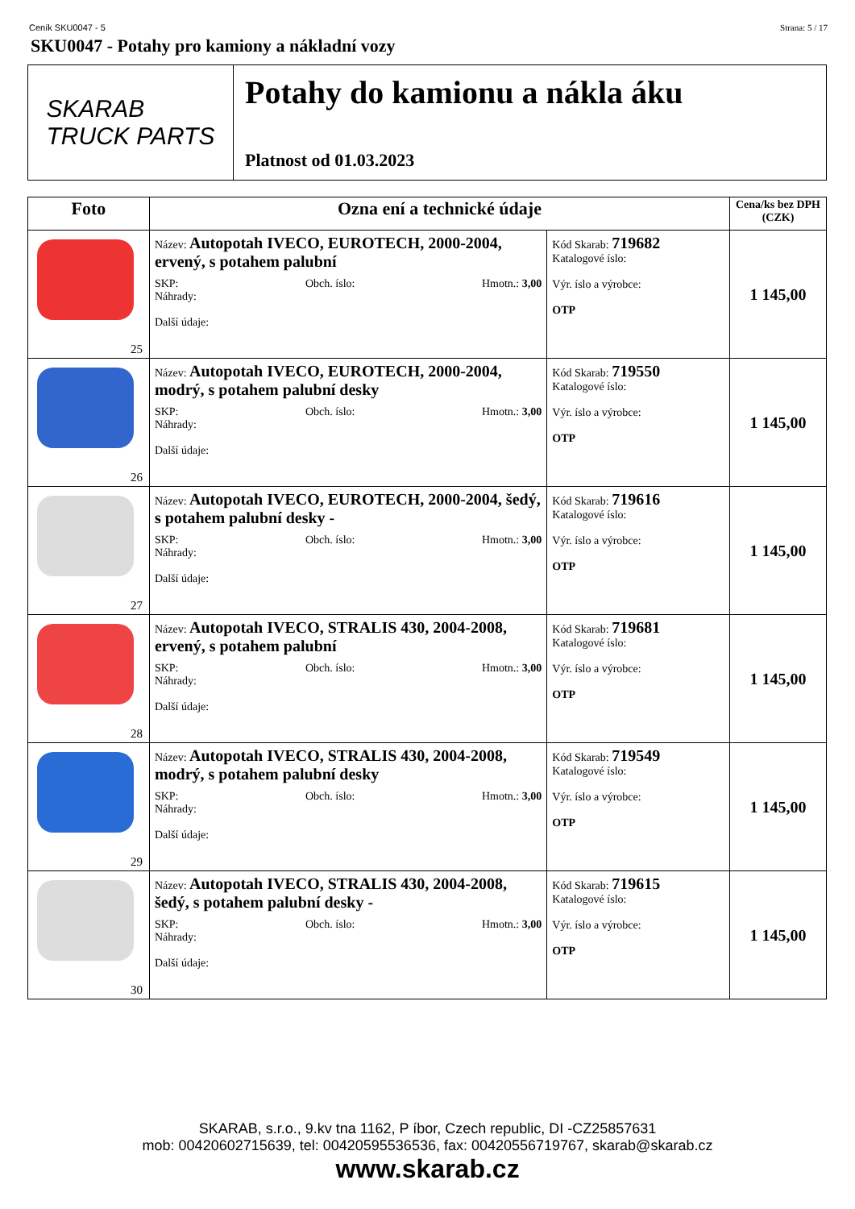Ceník SKU0047 - 5 Strana: 5 / 17
SKU0047 - Potahy pro kamiony a nákladní vozy
SKARAB
TRUCK PARTS
Potahy do kamionu a nákla áku
Platnost od 01.03.2023
| Foto | Ozna ení a technické údaje | | Cena/ks bez DPH (CZK) |
| --- | --- | --- | --- |
| 25 | Název: Autopotah IVECO, EUROTECH, 2000-2004, ervený, s potahem palubní SKP: Obch. íslo: Hmotn.: 3,00 Náhrady: Další údaje: | Kód Skarab: 719682 Katalogové íslo: Výr. íslo a výrobce: OTP | 1 145,00 |
| 26 | Název: Autopotah IVECO, EUROTECH, 2000-2004, modrý, s potahem palubní desky SKP: Obch. íslo: Hmotn.: 3,00 Náhrady: Další údaje: | Kód Skarab: 719550 Katalogové íslo: Výr. íslo a výrobce: OTP | 1 145,00 |
| 27 | Název: Autopotah IVECO, EUROTECH, 2000-2004, šedý, s potahem palubní desky - SKP: Obch. íslo: Hmotn.: 3,00 Náhrady: Další údaje: | Kód Skarab: 719616 Katalogové íslo: Výr. íslo a výrobce: OTP | 1 145,00 |
| 28 | Název: Autopotah IVECO, STRALIS 430, 2004-2008, ervený, s potahem palubní SKP: Obch. íslo: Hmotn.: 3,00 Náhrady: Další údaje: | Kód Skarab: 719681 Katalogové íslo: Výr. íslo a výrobce: OTP | 1 145,00 |
| 29 | Název: Autopotah IVECO, STRALIS 430, 2004-2008, modrý, s potahem palubní desky SKP: Obch. íslo: Hmotn.: 3,00 Náhrady: Další údaje: | Kód Skarab: 719549 Katalogové íslo: Výr. íslo a výrobce: OTP | 1 145,00 |
| 30 | Název: Autopotah IVECO, STRALIS 430, 2004-2008, šedý, s potahem palubní desky - SKP: Obch. íslo: Hmotn.: 3,00 Náhrady: Další údaje: | Kód Skarab: 719615 Katalogové íslo: Výr. íslo a výrobce: OTP | 1 145,00 |
SKARAB, s.r.o., 9.kv tna 1162, P íbor, Czech republic, DI -CZ25857631
mob: 00420602715639, tel: 00420595536536, fax: 00420556719767, skarab@skarab.cz
www.skarab.cz